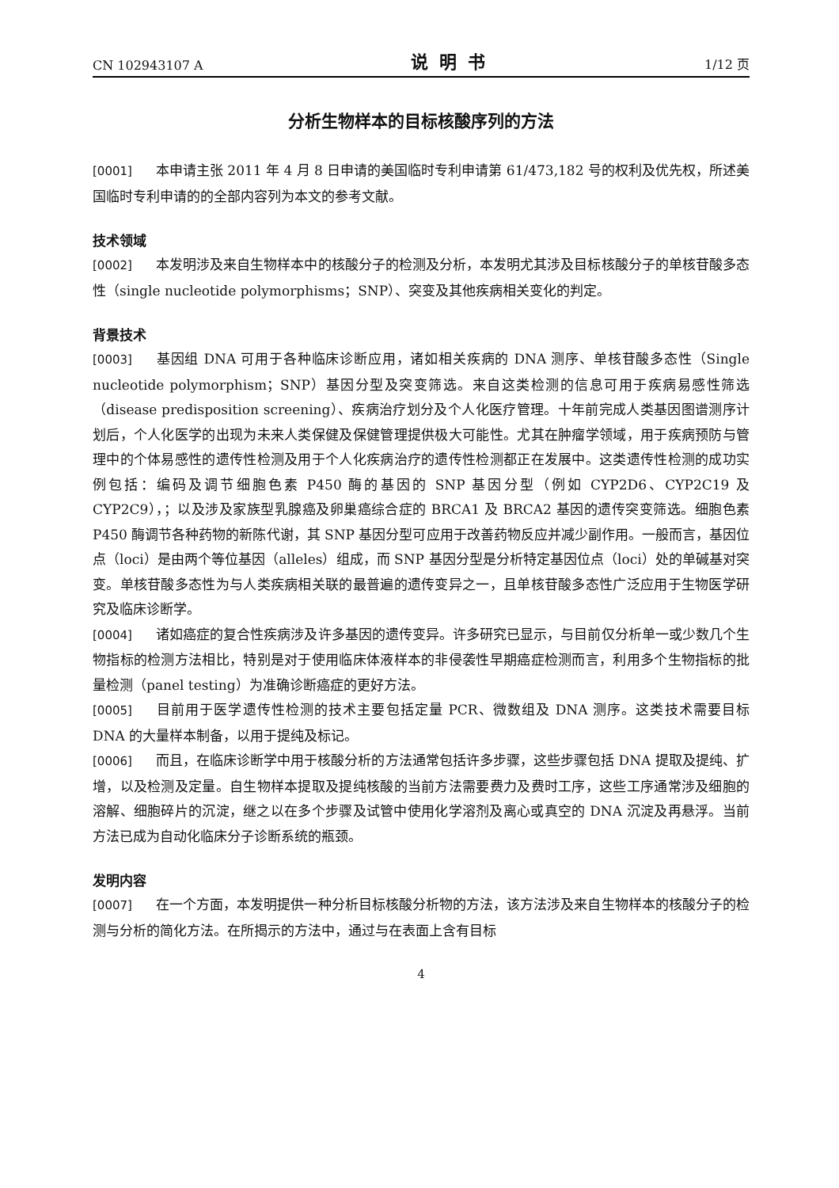CN 102943107 A 说明书 1/12 页
分析生物样本的目标核酸序列的方法
[0001] 本申请主张 2011 年 4 月 8 日申请的美国临时专利申请第 61/473,182 号的权利及优先权，所述美国临时专利申请的的全部内容列为本文的参考文献。
技术领域
[0002] 本发明涉及来自生物样本中的核酸分子的检测及分析，本发明尤其涉及目标核酸分子的单核苷酸多态性（single nucleotide polymorphisms；SNP）、突变及其他疾病相关变化的判定。
背景技术
[0003] 基因组 DNA 可用于各种临床诊断应用，诸如相关疾病的 DNA 测序、单核苷酸多态性（Single nucleotide polymorphism；SNP）基因分型及突变筛选。来自这类检测的信息可用于疾病易感性筛选（disease predisposition screening）、疾病治疗划分及个人化医疗管理。十年前完成人类基因图谱测序计划后，个人化医学的出现为未来人类保健及保健管理提供极大可能性。尤其在肿瘤学领域，用于疾病预防与管理中的个体易感性的遗传性检测及用于个人化疾病治疗的遗传性检测都正在发展中。这类遗传性检测的成功实例包括：编码及调节细胞色素 P450 酶的基因的 SNP 基因分型（例如 CYP2D6、CYP2C19 及 CYP2C9），；以及涉及家族型乳腺癌及卵巢癌综合症的 BRCA1 及 BRCA2 基因的遗传突变筛选。细胞色素 P450 酶调节各种药物的新陈代谢，其 SNP 基因分型可应用于改善药物反应并减少副作用。一般而言，基因位点（loci）是由两个等位基因（alleles）组成，而 SNP 基因分型是分析特定基因位点（loci）处的单碱基对突变。单核苷酸多态性为与人类疾病相关联的最普遍的遗传变异之一，且单核苷酸多态性广泛应用于生物医学研究及临床诊断学。
[0004] 诸如癌症的复合性疾病涉及许多基因的遗传变异。许多研究已显示，与目前仅分析单一或少数几个生物指标的检测方法相比，特别是对于使用临床体液样本的非侵袭性早期癌症检测而言，利用多个生物指标的批量检测（panel testing）为准确诊断癌症的更好方法。
[0005] 目前用于医学遗传性检测的技术主要包括定量 PCR、微数组及 DNA 测序。这类技术需要目标 DNA 的大量样本制备，以用于提纯及标记。
[0006] 而且，在临床诊断学中用于核酸分析的方法通常包括许多步骤，这些步骤包括 DNA 提取及提纯、扩增，以及检测及定量。自生物样本提取及提纯核酸的当前方法需要费力及费时工序，这些工序通常涉及细胞的溶解、细胞碎片的沉淀，继之以在多个步骤及试管中使用化学溶剂及离心或真空的 DNA 沉淀及再悬浮。当前方法已成为自动化临床分子诊断系统的瓶颈。
发明内容
[0007] 在一个方面，本发明提供一种分析目标核酸分析物的方法，该方法涉及来自生物样本的核酸分子的检测与分析的简化方法。在所揭示的方法中，通过与在表面上含有目标
4